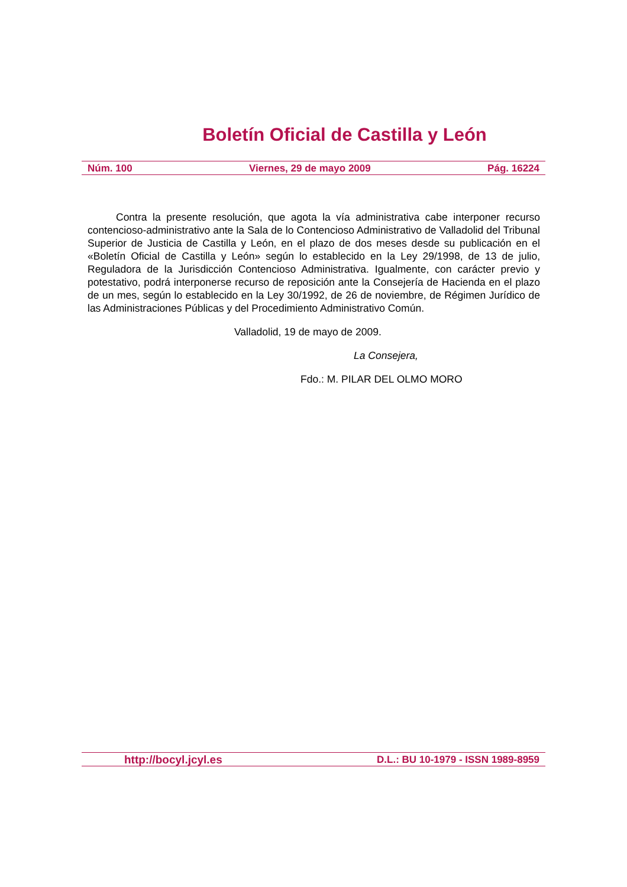Boletín Oficial de Castilla y León
Núm. 100 Viernes, 29 de mayo 2009 Pág. 16224
Contra la presente resolución, que agota la vía administrativa cabe interponer recurso contencioso-administrativo ante la Sala de lo Contencioso Administrativo de Valladolid del Tribunal Superior de Justicia de Castilla y León, en el plazo de dos meses desde su publicación en el «Boletín Oficial de Castilla y León» según lo establecido en la Ley 29/1998, de 13 de julio, Reguladora de la Jurisdicción Contencioso Administrativa. Igualmente, con carácter previo y potestativo, podrá interponerse recurso de reposición ante la Consejería de Hacienda en el plazo de un mes, según lo establecido en la Ley 30/1992, de 26 de noviembre, de Régimen Jurídico de las Administraciones Públicas y del Procedimiento Administrativo Común.
Valladolid, 19 de mayo de 2009.
La Consejera,
Fdo.: M. PILAR DEL OLMO MORO
http://bocyl.jcyl.es D.L.: BU 10-1979 - ISSN 1989-8959